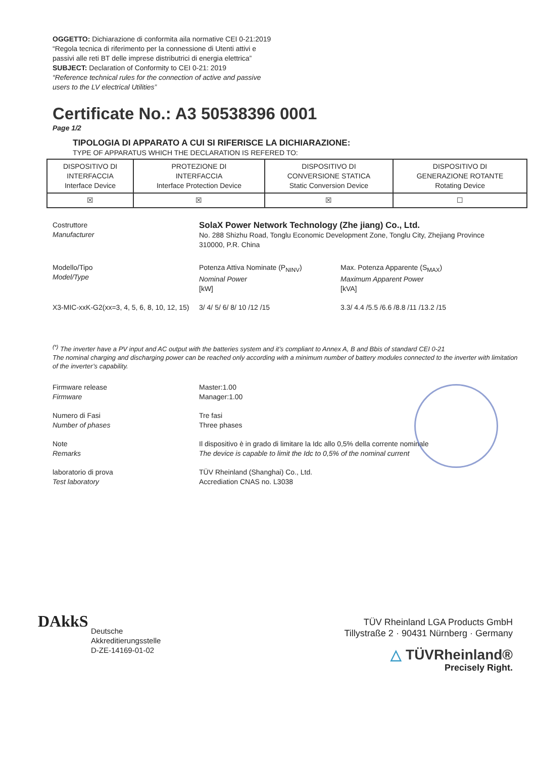OGGETTO: Dichiarazione di conformita aila normative CEI 0-21:2019
“Regola tecnica di riferimento per la connessione di Utenti attivi e
passivi alle reti BT delle imprese distributrici di energia elettrica”
SUBJECT: Declaration of Conformity to CEI 0-21: 2019
“Reference technical rules for the connection of active and passive
users to the LV electrical Utilities”
Certificate No.: A3 50538396 0001
Page 1/2
TIPOLOGIA DI APPARATO A CUI SI RIFERISCE LA DICHIARAZIONE:
TYPE OF APPARATUS WHICH THE DECLARATION IS REFERED TO:
| DISPOSITIVO DI INTERFACCIA Interface Device | PROTEZIONE DI INTERFACCIA Interface Protection Device | DISPOSITIVO DI CONVERSIONE STATICA Static Conversion Device | DISPOSITIVO DI GENERAZIONE ROTANTE Rotating Device |
| ☒ | ☒ | ☒ | ☐ |
Costruttore
Manufacturer
SolaX Power Network Technology (Zhe jiang) Co., Ltd.
No. 288 Shizhu Road, Tonglu Economic Development Zone, Tonglu City, Zhejiang Province 310000, P.R. China
Modello/Tipo
Model/Type
Potenza Attiva Nominate (P<sub>NINV</sub>)
Nominal Power
[kW]
Max. Potenza Apparente (S<sub>MAX</sub>)
Maximum Apparent Power
[kVA]
X3-MIC-xxK-G2(xx=3, 4, 5, 6, 8, 10, 12, 15)
3/ 4/ 5/ 6/ 8/ 10 /12 /15 3.3/ 4.4 /5.5 /6.6 /8.8 /11 /13.2 /15
<sup>(*)</sup> The inverter have a PV input and AC output with the batteries system and it’s compliant to Annex A, B and Bbis of standard CEI 0-21
The nominal charging and discharging power can be reached only according with a minimum number of battery modules connected to the inverter with limitation of the inverter’s capability.
Firmware release
Firmware
Master:1.00
Manager:1.00
Numero di Fasi
Number of phases
Tre fasi
Three phases
Note
Remarks
Il dispositivo è in grado di limitare la Idc allo 0,5% della corrente nominale
The device is capable to limit the Idc to 0,5% of the nominal current
laboratorio di prova
Test laboratory
TÜV Rheinland (Shanghai) Co., Ltd.
Accrediation CNAS no. L3038
DAkkS
Deutsche
Akkreditierungsstelle
D-ZE-14169-01-02
TÜV Rheinland LGA Products GmbH
Tillystraße 2 · 90431 Nürnberg · Germany
△ TÜVRheinland®
Precisely Right.